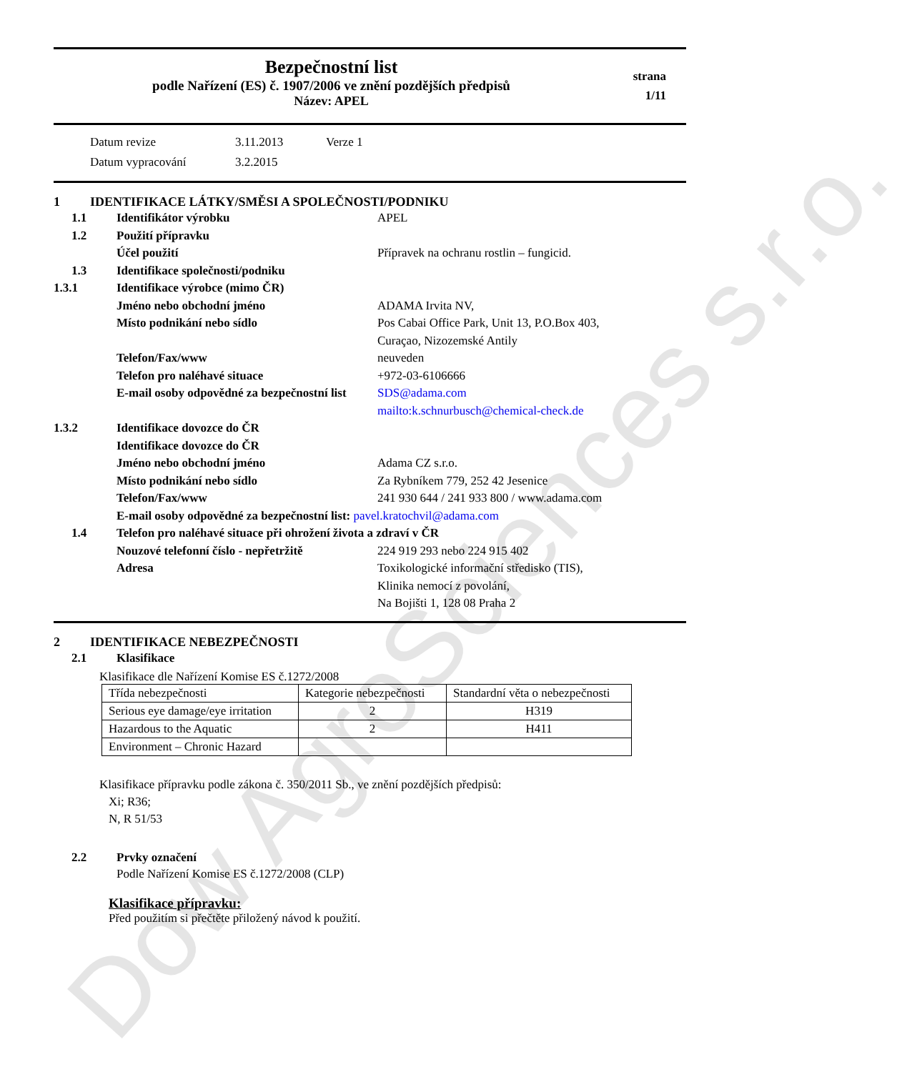Dow AgroSciences s.r.o.
Bezpečnostní list
podle Nařízení (ES) č. 1907/2006 ve znění pozdějších předpisů
Název: APEL
strana
1/11
Datum revize 3.11.2013 Verze 1
Datum vypracování 3.2.2015
1 IDENTIFIKACE LÁTKY/SMĚSI A SPOLEČNOSTI/PODNIKU
1.1 Identifikátor výrobku APEL
1.2 Použití přípravku
Účel použití Přípravek na ochranu rostlin – fungicid.
1.3 Identifikace společnosti/podniku
1.3.1 Identifikace výrobce (mimo ČR)
Jméno nebo obchodní jméno ADAMA Irvita NV,
Místo podnikání nebo sídlo Pos Cabai Office Park, Unit 13, P.O.Box 403,
Curaçao, Nizozemské Antily
Telefon/Fax/www neuveden
Telefon pro naléhavé situace +972-03-6106666
E-mail osoby odpovědné za bezpečnostní list SDS@adama.com
mailto:k.schnurbusch@chemical-check.de
1.3.2 Identifikace dovozce do ČR
Identifikace dovozce do ČR
Jméno nebo obchodní jméno Adama CZ s.r.o.
Místo podnikání nebo sídlo Za Rybníkem 779, 252 42 Jesenice
Telefon/Fax/www 241 930 644 / 241 933 800 / www.adama.com
E-mail osoby odpovědné za bezpečnostní list: pavel.kratochvil@adama.com
1.4 Telefon pro naléhavé situace při ohrožení života a zdraví v ČR
Nouzové telefonní číslo - nepřetržitě 224 919 293 nebo 224 915 402
Adresa Toxikologické informační středisko (TIS),
Klinika nemocí z povolání,
Na Bojišti 1, 128 08 Praha 2
2 IDENTIFIKACE NEBEZPEČNOSTI
2.1 Klasifikace
Klasifikace dle Nařízení Komise ES č.1272/2008
| Třída nebezpečnosti | Kategorie nebezpečnosti | Standardní věta o nebezpečnosti |
| Serious eye damage/eye irritation | 2 | H319 |
| Hazardous to the Aquatic | 2 | H411 |
| Environment – Chronic Hazard | | |
Klasifikace přípravku podle zákona č. 350/2011 Sb., ve znění pozdějších předpisů:
Xi; R36;
N, R 51/53
2.2 Prvky označení
Podle Nařízení Komise ES č.1272/2008 (CLP)
Klasifikace přípravku:
Před použitím si přečtěte přiložený návod k použití.